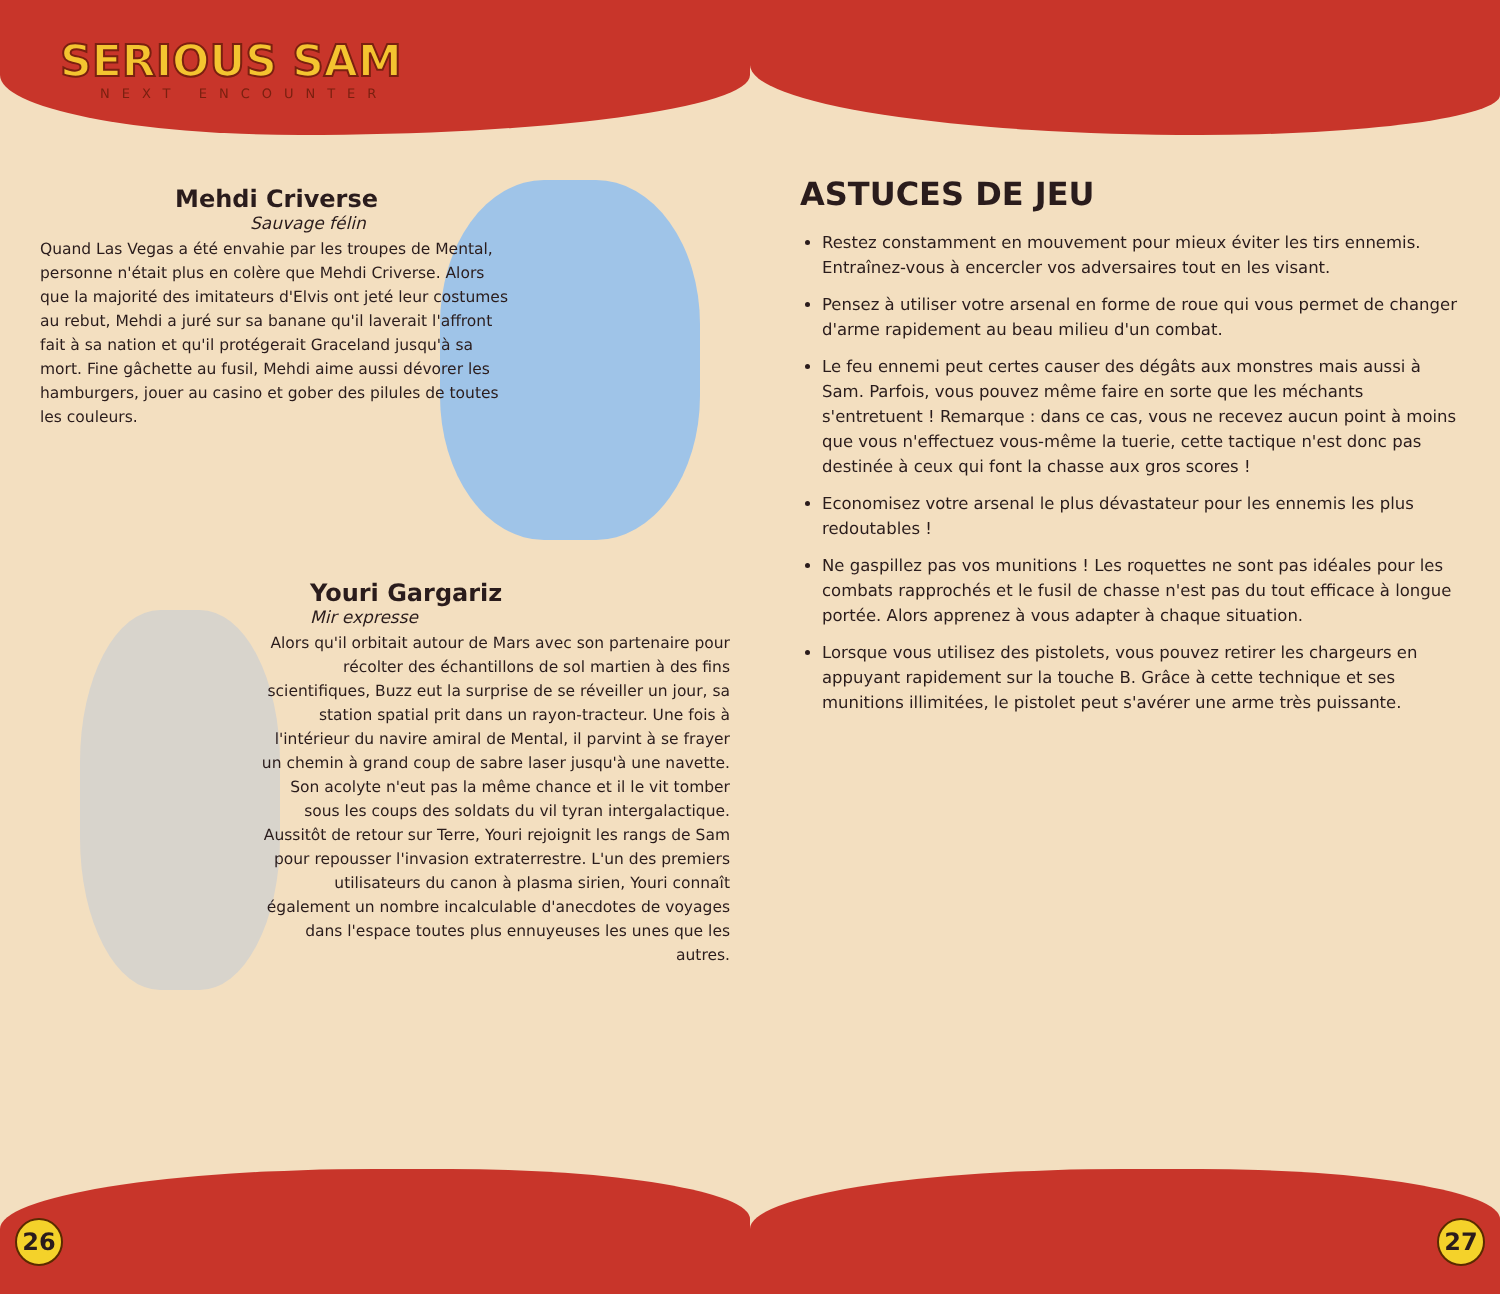SERIOUS SAM
NEXT ENCOUNTER
Mehdi Criverse
Sauvage félin
Quand Las Vegas a été envahie par les troupes de Mental, personne n'était plus en colère que Mehdi Criverse. Alors que la majorité des imitateurs d'Elvis ont jeté leur costumes au rebut, Mehdi a juré sur sa banane qu'il laverait l'affront fait à sa nation et qu'il protégerait Graceland jusqu'à sa mort. Fine gâchette au fusil, Mehdi aime aussi dévorer les hamburgers, jouer au casino et gober des pilules de toutes les couleurs.
Youri Gargariz
Mir expresse
Alors qu'il orbitait autour de Mars avec son partenaire pour récolter des échantillons de sol martien à des fins scientifiques, Buzz eut la surprise de se réveiller un jour, sa station spatial prit dans un rayon-tracteur. Une fois à l'intérieur du navire amiral de Mental, il parvint à se frayer un chemin à grand coup de sabre laser jusqu'à une navette. Son acolyte n'eut pas la même chance et il le vit tomber sous les coups des soldats du vil tyran intergalactique. Aussitôt de retour sur Terre, Youri rejoignit les rangs de Sam pour repousser l'invasion extraterrestre. L'un des premiers utilisateurs du canon à plasma sirien, Youri connaît également un nombre incalculable d'anecdotes de voyages dans l'espace toutes plus ennuyeuses les unes que les autres.
26
ASTUCES DE JEU
Restez constamment en mouvement pour mieux éviter les tirs ennemis. Entraînez-vous à encercler vos adversaires tout en les visant.
Pensez à utiliser votre arsenal en forme de roue qui vous permet de changer d'arme rapidement au beau milieu d'un combat.
Le feu ennemi peut certes causer des dégâts aux monstres mais aussi à Sam. Parfois, vous pouvez même faire en sorte que les méchants s'entretuent ! Remarque : dans ce cas, vous ne recevez aucun point à moins que vous n'effectuez vous-même la tuerie, cette tactique n'est donc pas destinée à ceux qui font la chasse aux gros scores !
Economisez votre arsenal le plus dévastateur pour les ennemis les plus redoutables !
Ne gaspillez pas vos munitions ! Les roquettes ne sont pas idéales pour les combats rapprochés et le fusil de chasse n'est pas du tout efficace à longue portée. Alors apprenez à vous adapter à chaque situation.
Lorsque vous utilisez des pistolets, vous pouvez retirer les chargeurs en appuyant rapidement sur la touche B. Grâce à cette technique et ses munitions illimitées, le pistolet peut s'avérer une arme très puissante.
27